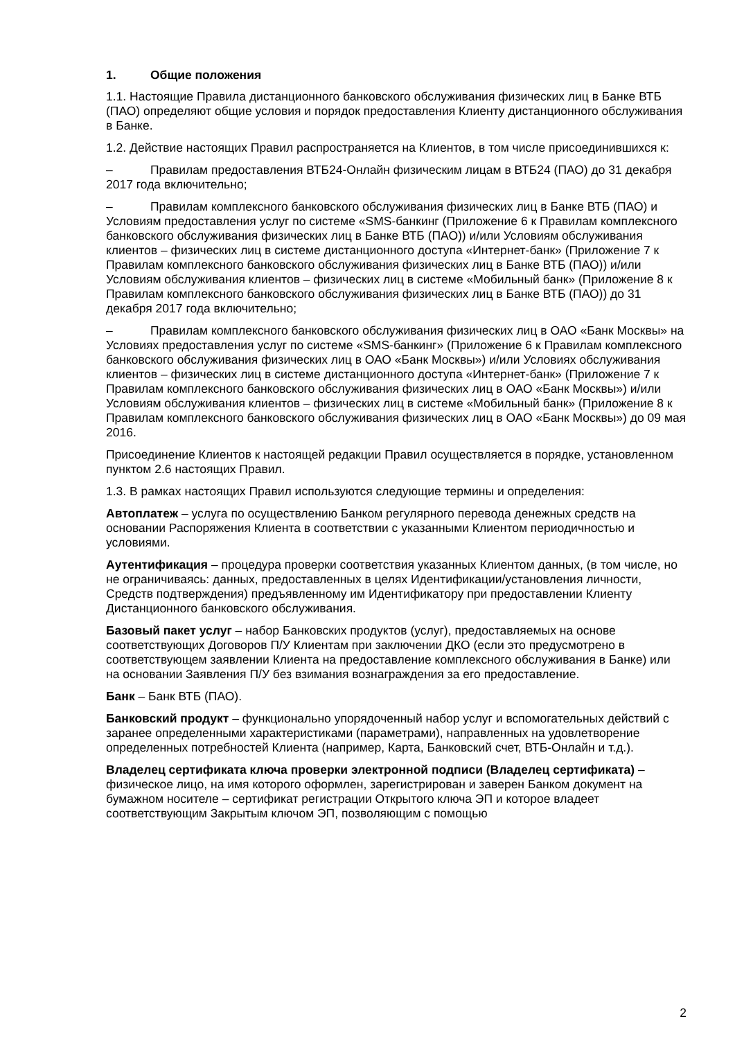1. Общие положения
1.1. Настоящие Правила дистанционного банковского обслуживания физических лиц в Банке ВТБ (ПАО) определяют общие условия и порядок предоставления Клиенту дистанционного обслуживания в Банке.
1.2. Действие настоящих Правил распространяется на Клиентов, в том числе присоединившихся к:
– Правилам предоставления ВТБ24-Онлайн физическим лицам в ВТБ24 (ПАО) до 31 декабря 2017 года включительно;
– Правилам комплексного банковского обслуживания физических лиц в Банке ВТБ (ПАО) и Условиям предоставления услуг по системе «SMS-банкинг (Приложение 6 к Правилам комплексного банковского обслуживания физических лиц в Банке ВТБ (ПАО)) и/или Условиям обслуживания клиентов – физических лиц в системе дистанционного доступа «Интернет-банк» (Приложение 7 к Правилам комплексного банковского обслуживания физических лиц в Банке ВТБ (ПАО)) и/или Условиям обслуживания клиентов – физических лиц в системе «Мобильный банк» (Приложение 8 к Правилам комплексного банковского обслуживания физических лиц в Банке ВТБ (ПАО)) до 31 декабря 2017 года включительно;
– Правилам комплексного банковского обслуживания физических лиц в ОАО «Банк Москвы» на Условиях предоставления услуг по системе «SMS-банкинг» (Приложение 6 к Правилам комплексного банковского обслуживания физических лиц в ОАО «Банк Москвы») и/или Условиях обслуживания клиентов – физических лиц в системе дистанционного доступа «Интернет-банк» (Приложение 7 к Правилам комплексного банковского обслуживания физических лиц в ОАО «Банк Москвы») и/или Условиям обслуживания клиентов – физических лиц в системе «Мобильный банк» (Приложение 8 к Правилам комплексного банковского обслуживания физических лиц в ОАО «Банк Москвы») до 09 мая 2016.
Присоединение Клиентов к настоящей редакции Правил осуществляется в порядке, установленном пунктом 2.6 настоящих Правил.
1.3. В рамках настоящих Правил используются следующие термины и определения:
Автоплатеж – услуга по осуществлению Банком регулярного перевода денежных средств на основании Распоряжения Клиента в соответствии с указанными Клиентом периодичностью и условиями.
Аутентификация – процедура проверки соответствия указанных Клиентом данных, (в том числе, но не ограничиваясь: данных, предоставленных в целях Идентификации/установления личности, Средств подтверждения) предъявленному им Идентификатору при предоставлении Клиенту Дистанционного банковского обслуживания.
Базовый пакет услуг – набор Банковских продуктов (услуг), предоставляемых на основе соответствующих Договоров П/У Клиентам при заключении ДКО (если это предусмотрено в соответствующем заявлении Клиента на предоставление комплексного обслуживания в Банке) или на основании Заявления П/У без взимания вознаграждения за его предоставление.
Банк – Банк ВТБ (ПАО).
Банковский продукт – функционально упорядоченный набор услуг и вспомогательных действий с заранее определенными характеристиками (параметрами), направленных на удовлетворение определенных потребностей Клиента (например, Карта, Банковский счет, ВТБ-Онлайн и т.д.).
Владелец сертификата ключа проверки электронной подписи (Владелец сертификата) – физическое лицо, на имя которого оформлен, зарегистрирован и заверен Банком документ на бумажном носителе – сертификат регистрации Открытого ключа ЭП и которое владеет соответствующим Закрытым ключом ЭП, позволяющим с помощью
2